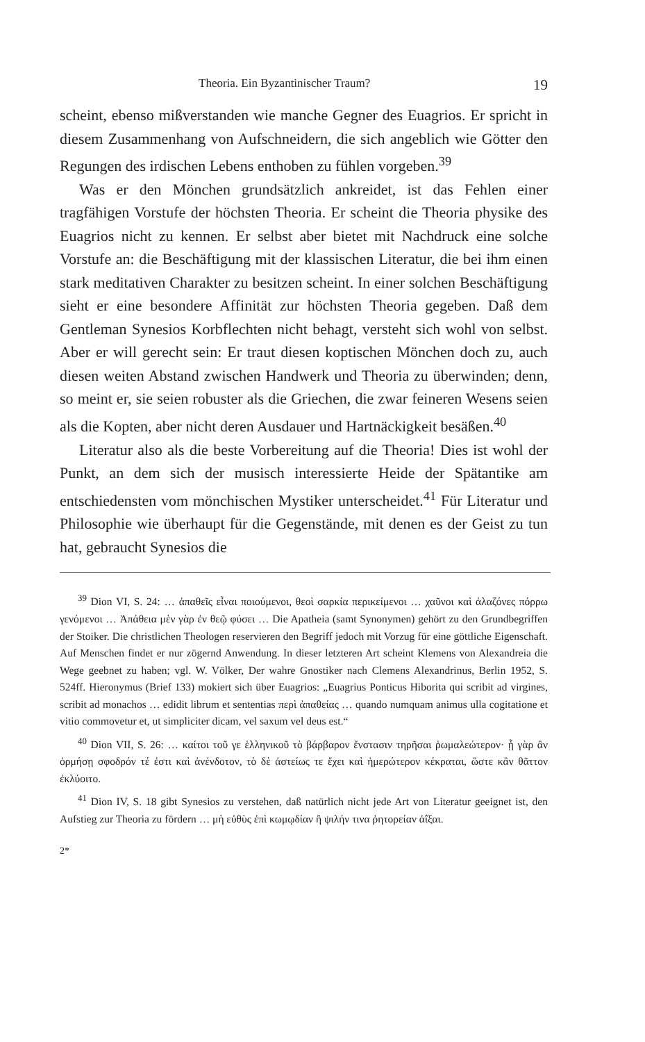Theoria. Ein Byzantinischer Traum? 19
scheint, ebenso mißverstanden wie manche Gegner des Euagrios. Er spricht in diesem Zusammenhang von Aufschneidern, die sich angeblich wie Götter den Regungen des irdischen Lebens enthoben zu fühlen vorgeben.<sup>39</sup>
Was er den Mönchen grundsätzlich ankreidet, ist das Fehlen einer tragfähigen Vorstufe der höchsten Theoria. Er scheint die Theoria physike des Euagrios nicht zu kennen. Er selbst aber bietet mit Nachdruck eine solche Vorstufe an: die Beschäftigung mit der klassischen Literatur, die bei ihm einen stark meditativen Charakter zu besitzen scheint. In einer solchen Beschäftigung sieht er eine besondere Affinität zur höchsten Theoria gegeben. Daß dem Gentleman Synesios Korbflechten nicht behagt, versteht sich wohl von selbst. Aber er will gerecht sein: Er traut diesen koptischen Mönchen doch zu, auch diesen weiten Abstand zwischen Handwerk und Theoria zu überwinden; denn, so meint er, sie seien robuster als die Griechen, die zwar feineren Wesens seien als die Kopten, aber nicht deren Ausdauer und Hartnäckigkeit besäßen.<sup>40</sup>
Literatur also als die beste Vorbereitung auf die Theoria! Dies ist wohl der Punkt, an dem sich der musisch interessierte Heide der Spätantike am entschiedensten vom mönchischen Mystiker unterscheidet.<sup>41</sup> Für Literatur und Philosophie wie überhaupt für die Gegenstände, mit denen es der Geist zu tun hat, gebraucht Synesios die
<sup>39</sup> Dion VI, S. 24: … ἀπαθεῖς εἶναι ποιούμενοι, θεοὶ σαρκία περικείμενοι … χαῦνοι καὶ ἀλαζόνες πόρρω γενόμενοι … Ἀπάθεια μὲν γὰρ ἐν θεῷ φύσει … Die Apatheia (samt Synonymen) gehört zu den Grundbegriffen der Stoiker. Die christlichen Theologen reservieren den Begriff jedoch mit Vorzug für eine göttliche Eigenschaft. Auf Menschen findet er nur zögernd Anwendung. In dieser letzteren Art scheint Klemens von Alexandreia die Wege geebnet zu haben; vgl. W. Völker, Der wahre Gnostiker nach Clemens Alexandrinus, Berlin 1952, S. 524ff. Hieronymus (Brief 133) mokiert sich über Euagrios: „Euagrius Ponticus Hiborita qui scribit ad virgines, scribit ad monachos … edidit librum et sententias περὶ ἀπαθείας … quando numquam animus ulla cogitatione et vitio commovetur et, ut simpliciter dicam, vel saxum vel deus est.“
<sup>40</sup> Dion VII, S. 26: … καίτοι τοῦ γε ἑλληνικοῦ τὸ βάρβαρον ἔνστασιν τηρῆσαι ῥωμαλεώτερον· ᾗ γὰρ ἂν ὁρμήσῃ σφοδρόν τέ ἐστι καὶ ἀνένδοτον, τὸ δὲ ἀστείως τε ἔχει καὶ ἡμερώτερον κέκραται, ὥστε κἂν θᾶττον ἐκλύοιτο.
<sup>41</sup> Dion IV, S. 18 gibt Synesios zu verstehen, daß natürlich nicht jede Art von Literatur geeignet ist, den Aufstieg zur Theoria zu fördern … μὴ εὐθὺς ἐπὶ κωμῳδίαν ἢ ψιλήν τινα ῥητορείαν ἀΐξαι.
2*